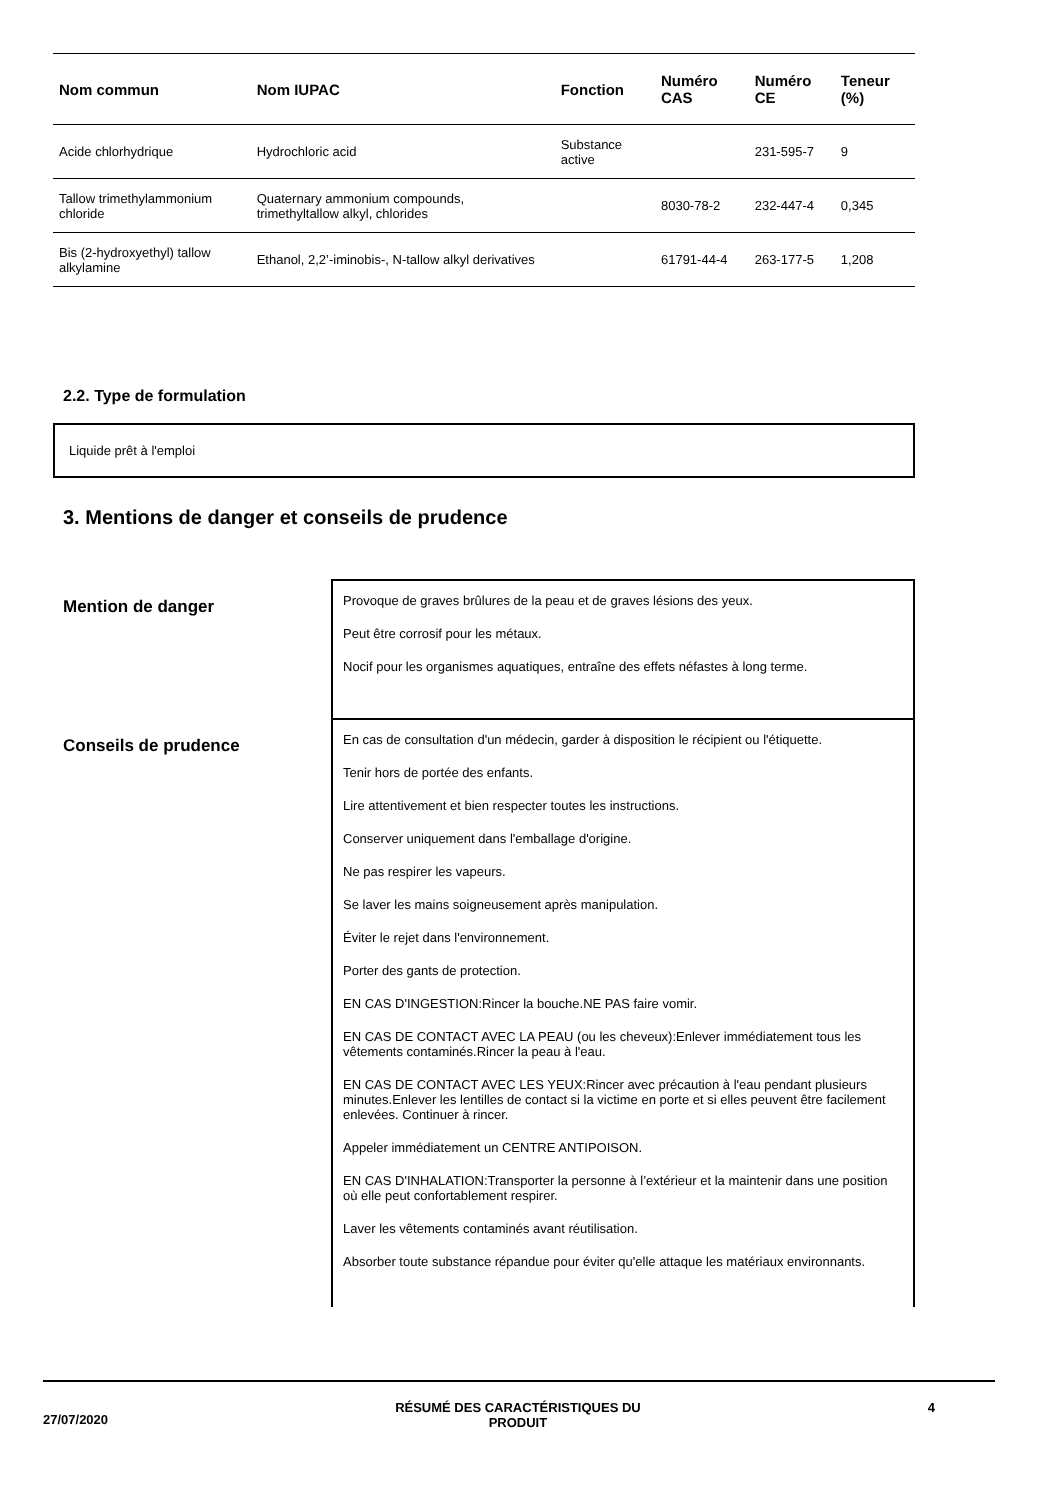| Nom commun | Nom IUPAC | Fonction | Numéro CAS | Numéro CE | Teneur (%) |
| --- | --- | --- | --- | --- | --- |
| Acide chlorhydrique | Hydrochloric acid | Substance active | | 231-595-7 | 9 |
| Tallow trimethylammonium chloride | Quaternary ammonium compounds, trimethyltallow alkyl, chlorides | | 8030-78-2 | 232-447-4 | 0,345 |
| Bis (2-hydroxyethyl) tallow alkylamine | Ethanol, 2,2’-iminobis-, N-tallow alkyl derivatives | | 61791-44-4 | 263-177-5 | 1,208 |
2.2. Type de formulation
Liquide prêt à l'emploi
3. Mentions de danger et conseils de prudence
Mention de danger
Provoque de graves brûlures de la peau et de graves lésions des yeux.
Peut être corrosif pour les métaux.
Nocif pour les organismes aquatiques, entraîne des effets néfastes à long terme.
Conseils de prudence
En cas de consultation d'un médecin, garder à disposition le récipient ou l'étiquette.
Tenir hors de portée des enfants.
Lire attentivement et bien respecter toutes les instructions.
Conserver uniquement dans l'emballage d'origine.
Ne pas respirer les vapeurs.
Se laver les mains soigneusement après manipulation.
Éviter le rejet dans l'environnement.
Porter des gants de protection.
EN CAS D'INGESTION:Rincer la bouche.NE PAS faire vomir.
EN CAS DE CONTACT AVEC LA PEAU (ou les cheveux):Enlever immédiatement tous les vêtements contaminés.Rincer la peau à l'eau.
EN CAS DE CONTACT AVEC LES YEUX:Rincer avec précaution à l'eau pendant plusieurs minutes.Enlever les lentilles de contact si la victime en porte et si elles peuvent être facilement enlevées. Continuer à rincer.
Appeler immédiatement un CENTRE ANTIPOISON.
EN CAS D'INHALATION:Transporter la personne à l’extérieur et la maintenir dans une position où elle peut confortablement respirer.
Laver les vêtements contaminés avant réutilisation.
Absorber toute substance répandue pour éviter qu'elle attaque les matériaux environnants.
27/07/2020 RÉSUMÉ DES CARACTÉRISTIQUES DU
PRODUIT 4